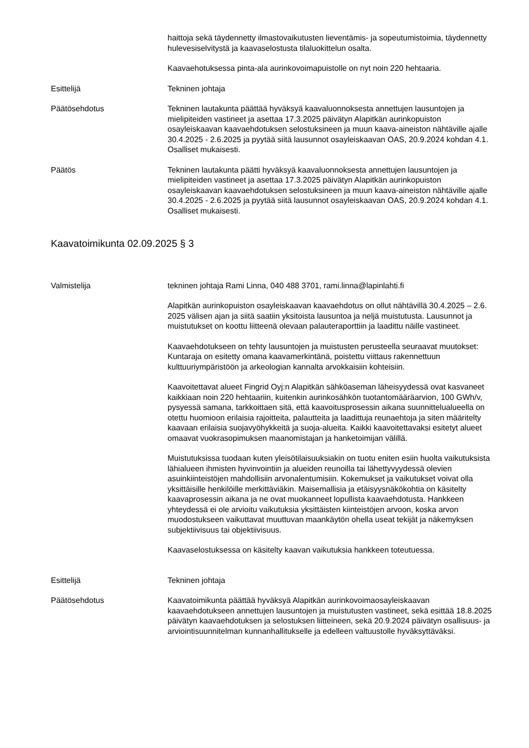haittoja sekä täydennetty ilmastovaikutusten lieventämis- ja sopeutumistoimia, täydennetty hulevesiselvitystä ja kaavaselostusta tilaluokittelun osalta.
Kaavaehotuksessa pinta-ala aurinkovoimapuistolle on nyt noin 220 hehtaaria.
Esittelijä Tekninen johtaja
Päätösehdotus Tekninen lautakunta päättää hyväksyä kaavaluonnoksesta annettujen lausuntojen ja mielipiteiden vastineet ja asettaa 17.3.2025 päivätyn Alapitkän aurinkopuiston osayleiskaavan kaavaehdotuksen selostuksineen ja muun kaava-aineiston nähtäville ajalle 30.4.2025 - 2.6.2025 ja pyytää siitä lausunnot osayleiskaavan OAS, 20.9.2024 kohdan 4.1. Osalliset mukaisesti.
Päätös Tekninen lautakunta päätti hyväksyä kaavaluonnoksesta annettujen lausuntojen ja mielipiteiden vastineet ja asettaa 17.3.2025 päivätyn Alapitkän aurinkopuiston osayleiskaavan kaavaehdotuksen selostuksineen ja muun kaava-aineiston nähtäville ajalle 30.4.2025 - 2.6.2025 ja pyytää siitä lausunnot osayleiskaavan OAS, 20.9.2024 kohdan 4.1. Osalliset mukaisesti.
Kaavatoimikunta 02.09.2025 § 3
Valmistelija tekninen johtaja Rami Linna, 040 488 3701, rami.linna@lapinlahti.fi
Alapitkän aurinkopuiston osayleiskaavan kaavaehdotus on ollut nähtävillä 30.4.2025 – 2.6. 2025 välisen ajan ja siitä saatiin yksitoista lausuntoa ja neljä muistutusta. Lausunnot ja muistutukset on koottu liitteenä olevaan palauteraporttiin ja laadittu näille vastineet.
Kaavaehdotukseen on tehty lausuntojen ja muistusten perusteella seuraavat muutokset: Kuntaraja on esitetty omana kaavamerkintänä, poistettu viittaus rakennettuun kulttuuriympäristöön ja arkeologian kannalta arvokkaisiin kohteisiin.
Kaavoitettavat alueet Fingrid Oyj:n Alapitkän sähköaseman läheisyydessä ovat kasvaneet kaikkiaan noin 220 hehtaariin, kuitenkin aurinkosähkön tuotantomääräarvion, 100 GWh/v, pysyessä samana, tarkkoittaen sitä, että kaavoitusprosessin aikana suunnittelualueella on otettu huomioon erilaisia rajoitteita, palautteita ja laadittuja reunaehtoja ja siten määritelty kaavaan erilaisia suojavyöhykkeitä ja suoja-alueita. Kaikki kaavoitettavaksi esitetyt alueet omaavat vuokrasopimuksen maanomistajan ja hanketoimijan välillä.
Muistutuksissa tuodaan kuten yleisötilaisuuksiakin on tuotu eniten esiin huolta vaikutuksista lähialueen ihmisten hyvinvointiin ja alueiden reunoilla tai lähettyvyydessä olevien asuinkiinteistöjen mahdollisiin arvonalentumisiin. Kokemukset ja vaikutukset voivat olla yksittäisille henkilöille merkittäviäkin. Maisemallisia ja etäisyysnäkökohtia on käsitelty kaavaprosessin aikana ja ne ovat muokanneet lopullista kaavaehdotusta. Hankkeen yhteydessä ei ole arvioitu vaikutuksia yksittäisten kiinteistöjen arvoon, koska arvon muodostukseen vaikuttavat muuttuvan maankäytön ohella useat tekijät ja näkemyksen subjektiivisuus tai objektiivisuus.
Kaavaselostuksessa on käsitelty kaavan vaikutuksia hankkeen toteutuessa.
Esittelijä Tekninen johtaja
Päätösehdotus Kaavatoimikunta päättää hyväksyä Alapitkän aurinkovoimaosayleiskaavan kaavaehdotukseen annettujen lausuntojen ja muistutusten vastineet, sekä esittää 18.8.2025 päivätyn kaavaehdotuksen ja selostuksen liitteineen, sekä 20.9.2024 päivätyn osallisuus- ja arviointisuunnitelman kunnanhallitukselle ja edelleen valtuustolle hyväksyttäväksi.